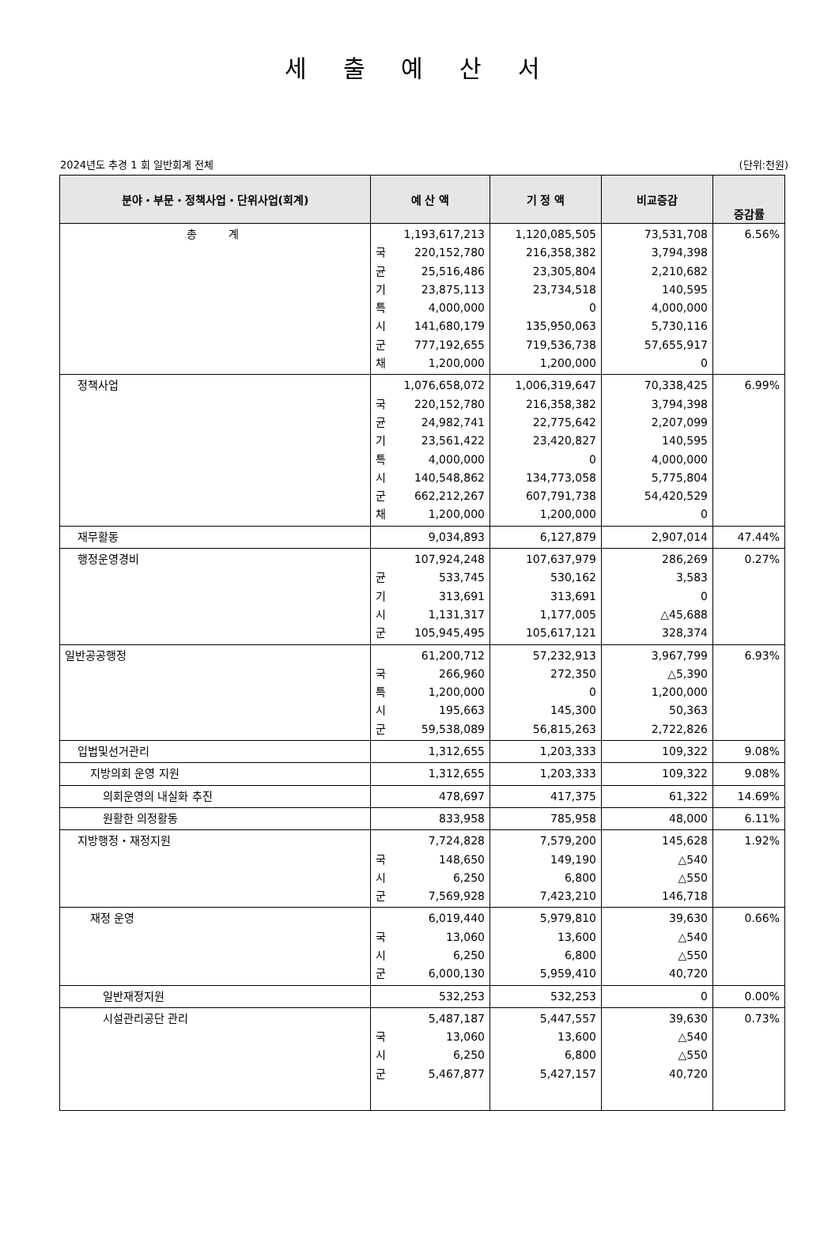세 출 예 산 서
2024년도 추경 1 회 일반회계 전체 (단위:천원)
| 분야・부문・정책사업・단위사업(회계) | 예 산 액 | | 기 정 액 | 비교증감 | 증감률 |
| --- | --- | --- | --- | --- | --- |
| 총 계 | 국 균 기 특 시 군 채 | 1,193,617,213 220,152,780 25,516,486 23,875,113 4,000,000 141,680,179 777,192,655 1,200,000 | 1,120,085,505 216,358,382 23,305,804 23,734,518 0 135,950,063 719,536,738 1,200,000 | 73,531,708 3,794,398 2,210,682 140,595 4,000,000 5,730,116 57,655,917 0 | 6.56% |
| 정책사업 | 국 균 기 특 시 군 채 | 1,076,658,072 220,152,780 24,982,741 23,561,422 4,000,000 140,548,862 662,212,267 1,200,000 | 1,006,319,647 216,358,382 22,775,642 23,420,827 0 134,773,058 607,791,738 1,200,000 | 70,338,425 3,794,398 2,207,099 140,595 4,000,000 5,775,804 54,420,529 0 | 6.99% |
| 재무활동 | | 9,034,893 | 6,127,879 | 2,907,014 | 47.44% |
| 행정운영경비 | 균 기 시 군 | 107,924,248 533,745 313,691 1,131,317 105,945,495 | 107,637,979 530,162 313,691 1,177,005 105,617,121 | 286,269 3,583 0 △45,688 328,374 | 0.27% |
| 일반공공행정 | 국 특 시 군 | 61,200,712 266,960 1,200,000 195,663 59,538,089 | 57,232,913 272,350 0 145,300 56,815,263 | 3,967,799 △5,390 1,200,000 50,363 2,722,826 | 6.93% |
| 입법및선거관리 | | 1,312,655 | 1,203,333 | 109,322 | 9.08% |
| 지방의회 운영 지원 | | 1,312,655 | 1,203,333 | 109,322 | 9.08% |
| 의회운영의 내실화 추진 | | 478,697 | 417,375 | 61,322 | 14.69% |
| 원활한 의정활동 | | 833,958 | 785,958 | 48,000 | 6.11% |
| 지방행정・재정지원 | 국 시 군 | 7,724,828 148,650 6,250 7,569,928 | 7,579,200 149,190 6,800 7,423,210 | 145,628 △540 △550 146,718 | 1.92% |
| 재정 운영 | 국 시 군 | 6,019,440 13,060 6,250 6,000,130 | 5,979,810 13,600 6,800 5,959,410 | 39,630 △540 △550 40,720 | 0.66% |
| 일반재정지원 | | 532,253 | 532,253 | 0 | 0.00% |
| 시설관리공단 관리 | 국 시 군 | 5,487,187 13,060 6,250 5,467,877 | 5,447,557 13,600 6,800 5,427,157 | 39,630 △540 △550 40,720 | 0.73% |